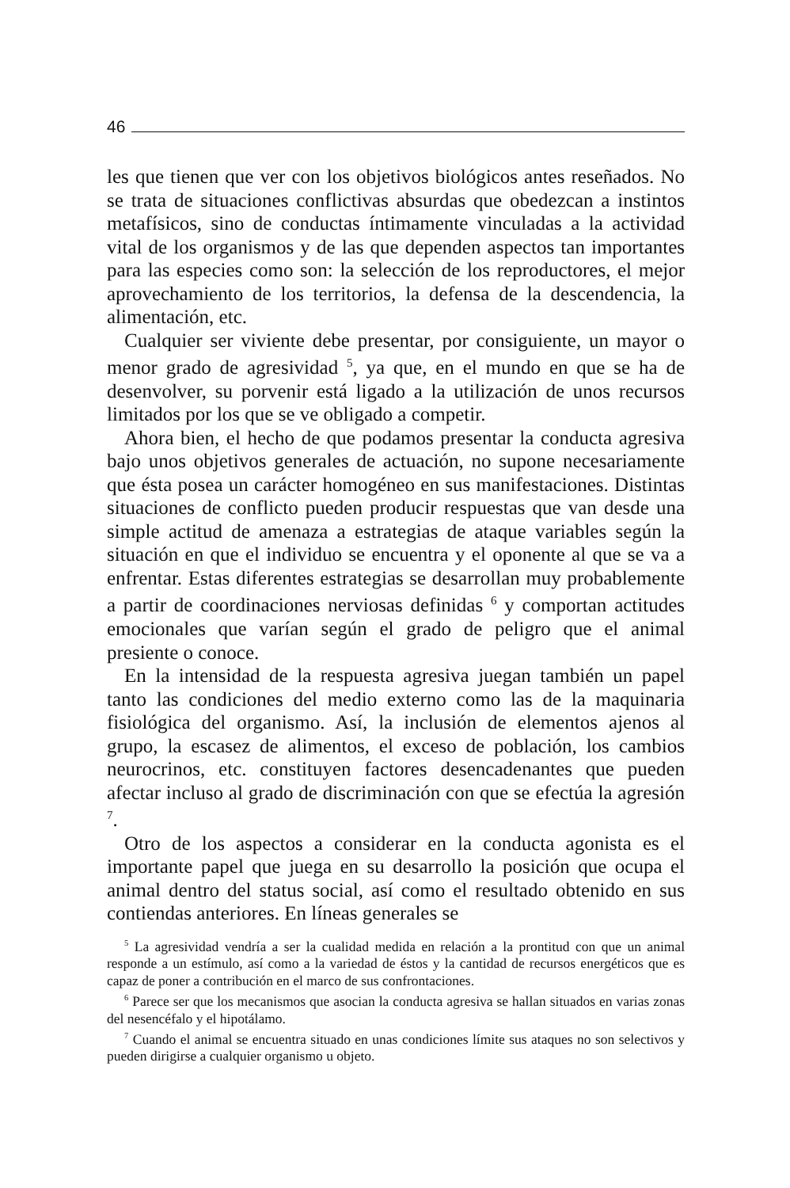46
les que tienen que ver con los objetivos biológicos antes reseñados. No se trata de situaciones conflictivas absurdas que obedezcan a instintos metafísicos, sino de conductas íntimamente vinculadas a la actividad vital de los organismos y de las que dependen aspectos tan importantes para las especies como son: la selección de los reproductores, el mejor aprovechamiento de los territorios, la defensa de la descendencia, la alimentación, etc.
Cualquier ser viviente debe presentar, por consiguiente, un mayor o menor grado de agresividad <sup>5</sup>, ya que, en el mundo en que se ha de desenvolver, su porvenir está ligado a la utilización de unos recursos limitados por los que se ve obligado a competir.
Ahora bien, el hecho de que podamos presentar la conducta agresiva bajo unos objetivos generales de actuación, no supone necesariamente que ésta posea un carácter homogéneo en sus manifestaciones. Distintas situaciones de conflicto pueden producir respuestas que van desde una simple actitud de amenaza a estrategias de ataque variables según la situación en que el individuo se encuentra y el oponente al que se va a enfrentar. Estas diferentes estrategias se desarrollan muy probablemente a partir de coordinaciones nerviosas definidas <sup>6</sup> y comportan actitudes emocionales que varían según el grado de peligro que el animal presiente o conoce.
En la intensidad de la respuesta agresiva juegan también un papel tanto las condiciones del medio externo como las de la maquinaria fisiológica del organismo. Así, la inclusión de elementos ajenos al grupo, la escasez de alimentos, el exceso de población, los cambios neurocrinos, etc. constituyen factores desencadenantes que pueden afectar incluso al grado de discriminación con que se efectúa la agresión <sup>7</sup>.
Otro de los aspectos a considerar en la conducta agonista es el importante papel que juega en su desarrollo la posición que ocupa el animal dentro del status social, así como el resultado obtenido en sus contiendas anteriores. En líneas generales se
<sup>5</sup> La agresividad vendría a ser la cualidad medida en relación a la prontitud con que un animal responde a un estímulo, así como a la variedad de éstos y la cantidad de recursos energéticos que es capaz de poner a contribución en el marco de sus confrontaciones.
<sup>6</sup> Parece ser que los mecanismos que asocian la conducta agresiva se hallan situados en varias zonas del nesencéfalo y el hipotálamo.
<sup>7</sup> Cuando el animal se encuentra situado en unas condiciones límite sus ataques no son selectivos y pueden dirigirse a cualquier organismo u objeto.